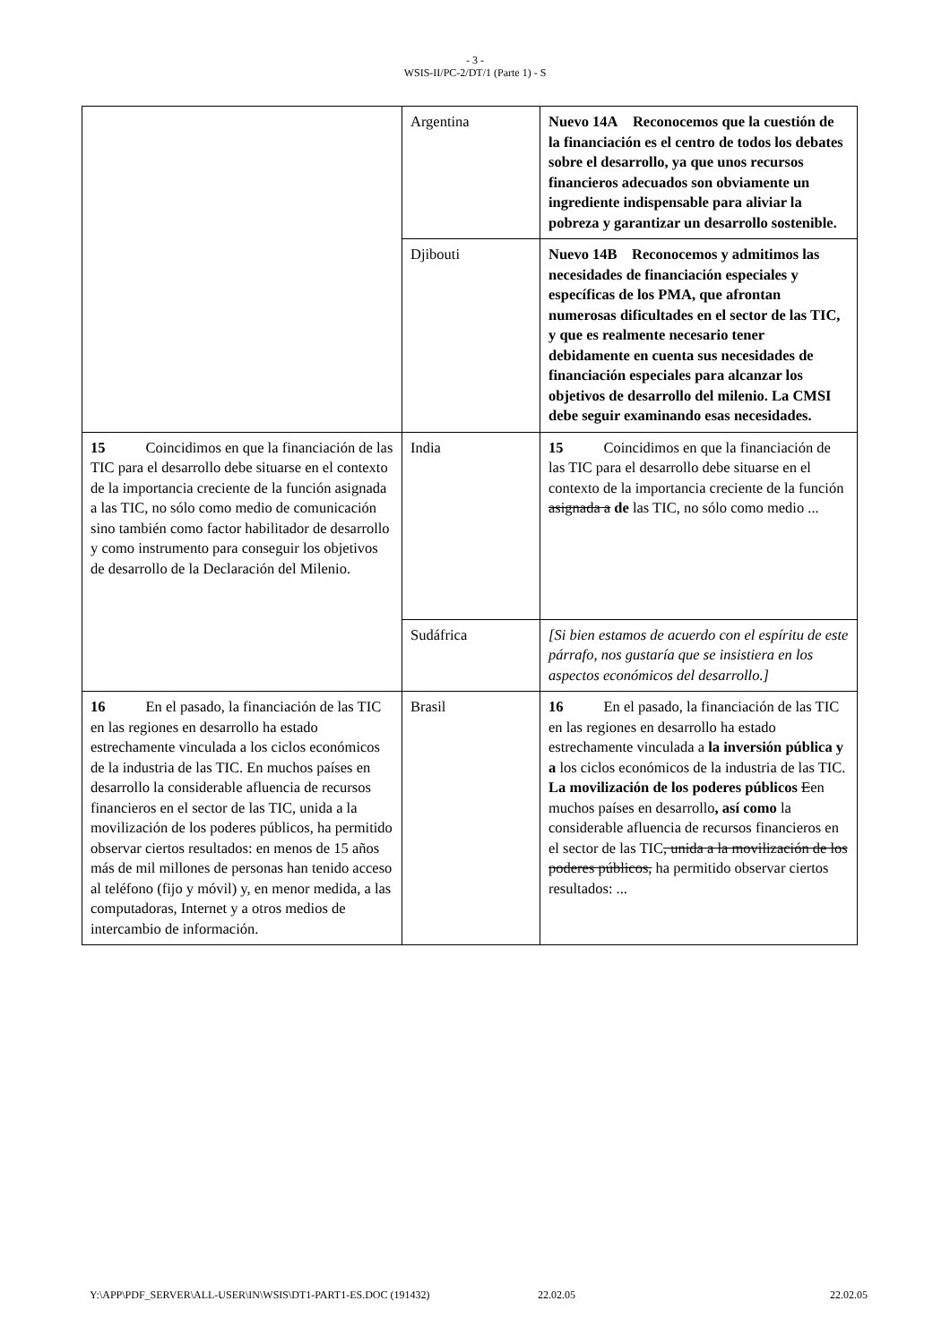- 3 -
WSIS-II/PC-2/DT/1 (Parte 1) - S
| | Argentina | Nuevo 14A Reconocemos que la cuestión de la financiación es el centro de todos los debates sobre el desarrollo, ya que unos recursos financieros adecuados son obviamente un ingrediente indispensable para aliviar la pobreza y garantizar un desarrollo sostenible. |
| | Djibouti | Nuevo 14B Reconocemos y admitimos las necesidades de financiación especiales y específicas de los PMA, que afrontan numerosas dificultades en el sector de las TIC, y que es realmente necesario tener debidamente en cuenta sus necesidades de financiación especiales para alcanzar los objetivos de desarrollo del milenio. La CMSI debe seguir examinando esas necesidades. |
| 15 Coincidimos en que la financiación de las TIC para el desarrollo debe situarse en el contexto de la importancia creciente de la función asignada a las TIC, no sólo como medio de comunicación sino también como factor habilitador de desarrollo y como instrumento para conseguir los objetivos de desarrollo de la Declaración del Milenio. | India | 15 Coincidimos en que la financiación de las TIC para el desarrollo debe situarse en el contexto de la importancia creciente de la función asignada a de las TIC, no sólo como medio ... |
| | Sudáfrica | [Si bien estamos de acuerdo con el espíritu de este párrafo, nos gustaría que se insistiera en los aspectos económicos del desarrollo.] |
| 16 En el pasado, la financiación de las TIC en las regiones en desarrollo ha estado estrechamente vinculada a los ciclos económicos de la industria de las TIC. En muchos países en desarrollo la considerable afluencia de recursos financieros en el sector de las TIC, unida a la movilización de los poderes públicos, ha permitido observar ciertos resultados: en menos de 15 años más de mil millones de personas han tenido acceso al teléfono (fijo y móvil) y, en menor medida, a las computadoras, Internet y a otros medios de intercambio de información. | Brasil | 16 En el pasado, la financiación de las TIC en las regiones en desarrollo ha estado estrechamente vinculada a la inversión pública y a los ciclos económicos de la industria de las TIC. La movilización de los poderes públicos E en muchos países en desarrollo , así como la considerable afluencia de recursos financieros en el sector de las TIC , unida a la movilización de los poderes públicos, ha permitido observar ciertos resultados: ... |
Y:\APP\PDF_SERVER\ALL-USER\IN\WSIS\DT1-PART1-ES.DOC (191432) 22.02.05 22.02.05